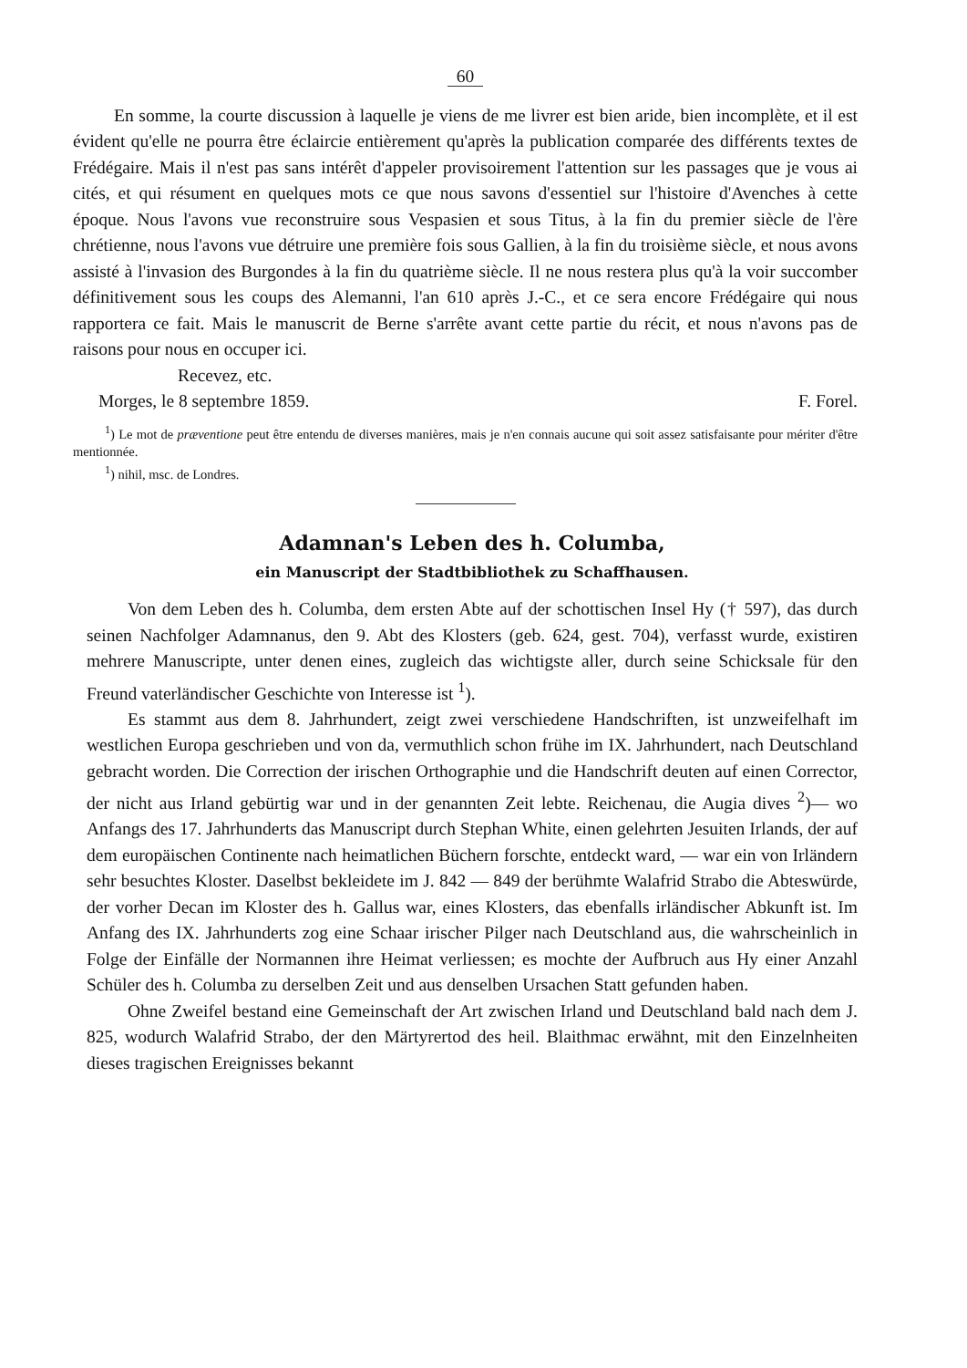60
En somme, la courte discussion à laquelle je viens de me livrer est bien aride, bien incomplète, et il est évident qu'elle ne pourra être éclaircie entièrement qu'après la publication comparée des différents textes de Frédégaire. Mais il n'est pas sans intérêt d'appeler provisoirement l'attention sur les passages que je vous ai cités, et qui résument en quelques mots ce que nous savons d'essentiel sur l'histoire d'Avenches à cette époque. Nous l'avons vue reconstruire sous Vespasien et sous Titus, à la fin du premier siècle de l'ère chrétienne, nous l'avons vue détruire une première fois sous Gallien, à la fin du troisième siècle, et nous avons assisté à l'invasion des Burgondes à la fin du quatrième siècle. Il ne nous restera plus qu'à la voir succomber définitivement sous les coups des Alemanni, l'an 610 après J.-C., et ce sera encore Frédégaire qui nous rapportera ce fait. Mais le manuscrit de Berne s'arrête avant cette partie du récit, et nous n'avons pas de raisons pour nous en occuper ici.
Recevez, etc.
Morges, le 8 septembre 1859. F. Forel.
<sup>1</sup>) Le mot de præventione peut être entendu de diverses manières, mais je n'en connais aucune qui soit assez satisfaisante pour mériter d'être mentionnée.
<sup>1</sup>) nihil, msc. de Londres.
Adamnan's Leben des h. Columba,
ein Manuscript der Stadtbibliothek zu Schaffhausen.
Von dem Leben des h. Columba, dem ersten Abte auf der schottischen Insel Hy († 597), das durch seinen Nachfolger Adamnanus, den 9. Abt des Klosters (geb. 624, gest. 704), verfasst wurde, existiren mehrere Manuscripte, unter denen eines, zugleich das wichtigste aller, durch seine Schicksale für den Freund vaterländischer Geschichte von Interesse ist <sup>1</sup>).
Es stammt aus dem 8. Jahrhundert, zeigt zwei verschiedene Handschriften, ist unzweifelhaft im westlichen Europa geschrieben und von da, vermuthlich schon frühe im IX. Jahrhundert, nach Deutschland gebracht worden. Die Correction der irischen Orthographie und die Handschrift deuten auf einen Corrector, der nicht aus Irland gebürtig war und in der genannten Zeit lebte. Reichenau, die Augia dives <sup>2</sup>)— wo Anfangs des 17. Jahrhunderts das Manuscript durch Stephan White, einen gelehrten Jesuiten Irlands, der auf dem europäischen Continente nach heimatlichen Büchern forschte, entdeckt ward, — war ein von Irländern sehr besuchtes Kloster. Daselbst bekleidete im J. 842 — 849 der berühmte Walafrid Strabo die Abteswürde, der vorher Decan im Kloster des h. Gallus war, eines Klosters, das ebenfalls irländischer Abkunft ist. Im Anfang des IX. Jahrhunderts zog eine Schaar irischer Pilger nach Deutschland aus, die wahrscheinlich in Folge der Einfälle der Normannen ihre Heimat verliessen; es mochte der Aufbruch aus Hy einer Anzahl Schüler des h. Columba zu derselben Zeit und aus denselben Ursachen Statt gefunden haben.
Ohne Zweifel bestand eine Gemeinschaft der Art zwischen Irland und Deutschland bald nach dem J. 825, wodurch Walafrid Strabo, der den Märtyrertod des heil. Blaithmac erwähnt, mit den Einzelnheiten dieses tragischen Ereignisses bekannt